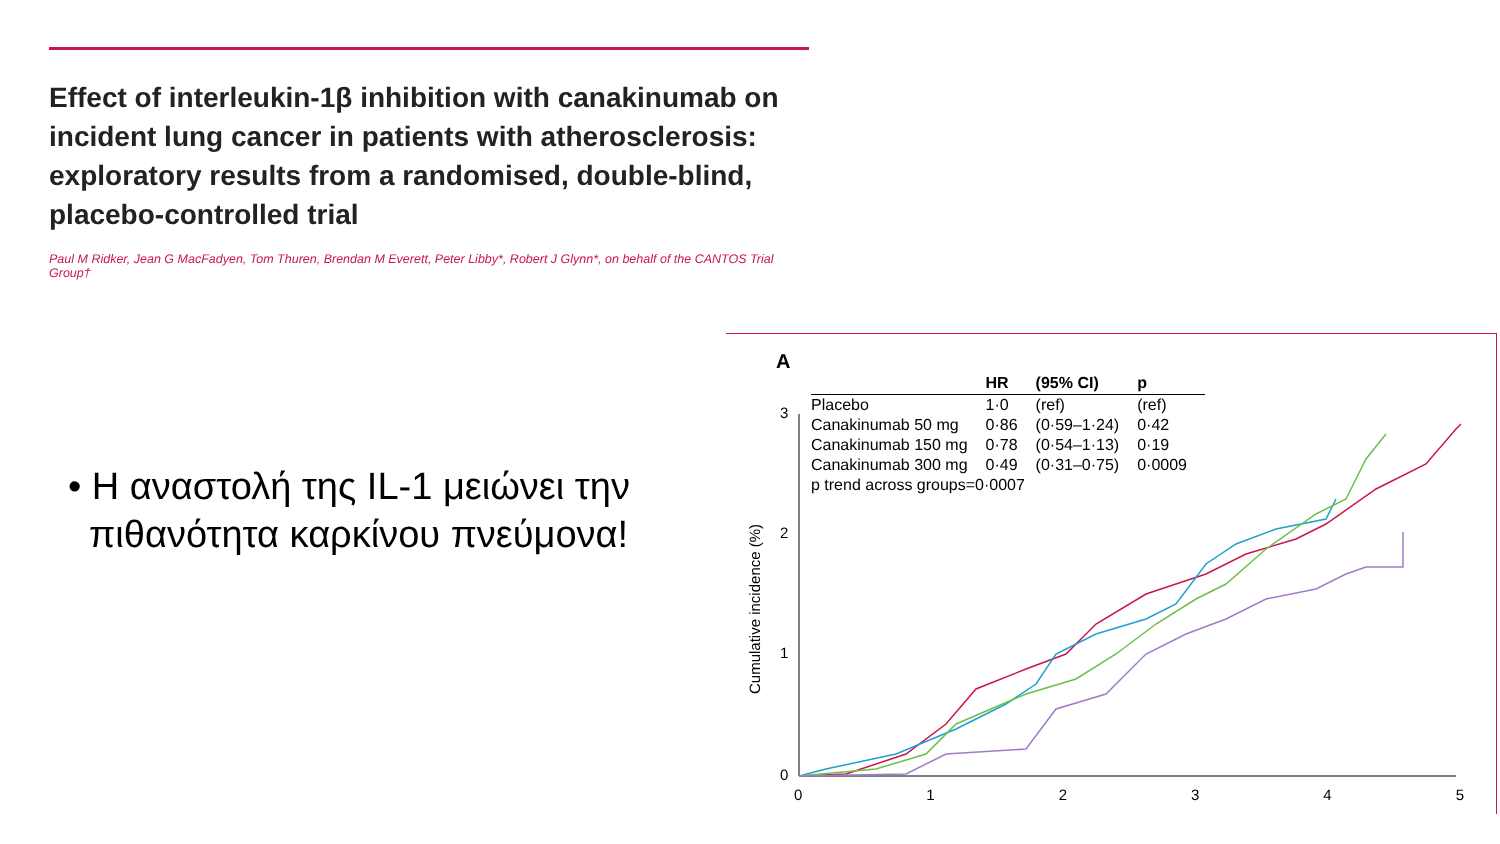Effect of interleukin-1β inhibition with canakinumab on incident lung cancer in patients with atherosclerosis: exploratory results from a randomised, double-blind, placebo-controlled trial
Paul M Ridker, Jean G MacFadyen, Tom Thuren, Brendan M Everett, Peter Libby*, Robert J Glynn*, on behalf of the CANTOS Trial Group†
• Η αναστολή της IL-1 μειώνει την
πιθανότητα καρκίνου πνεύμονα!
A
| | HR | (95% CI) | p |
| --- | --- | --- | --- |
| Placebo | 1·0 | (ref) | (ref) |
| Canakinumab 50 mg | 0·86 | (0·59–1·24) | 0·42 |
| Canakinumab 150 mg | 0·78 | (0·54–1·13) | 0·19 |
| Canakinumab 300 mg | 0·49 | (0·31–0·75) | 0·0009 |
| p trend across groups=0·0007 | | | |
Cumulative incidence (%)
3
2
1
0
0 1 2 3 4 5